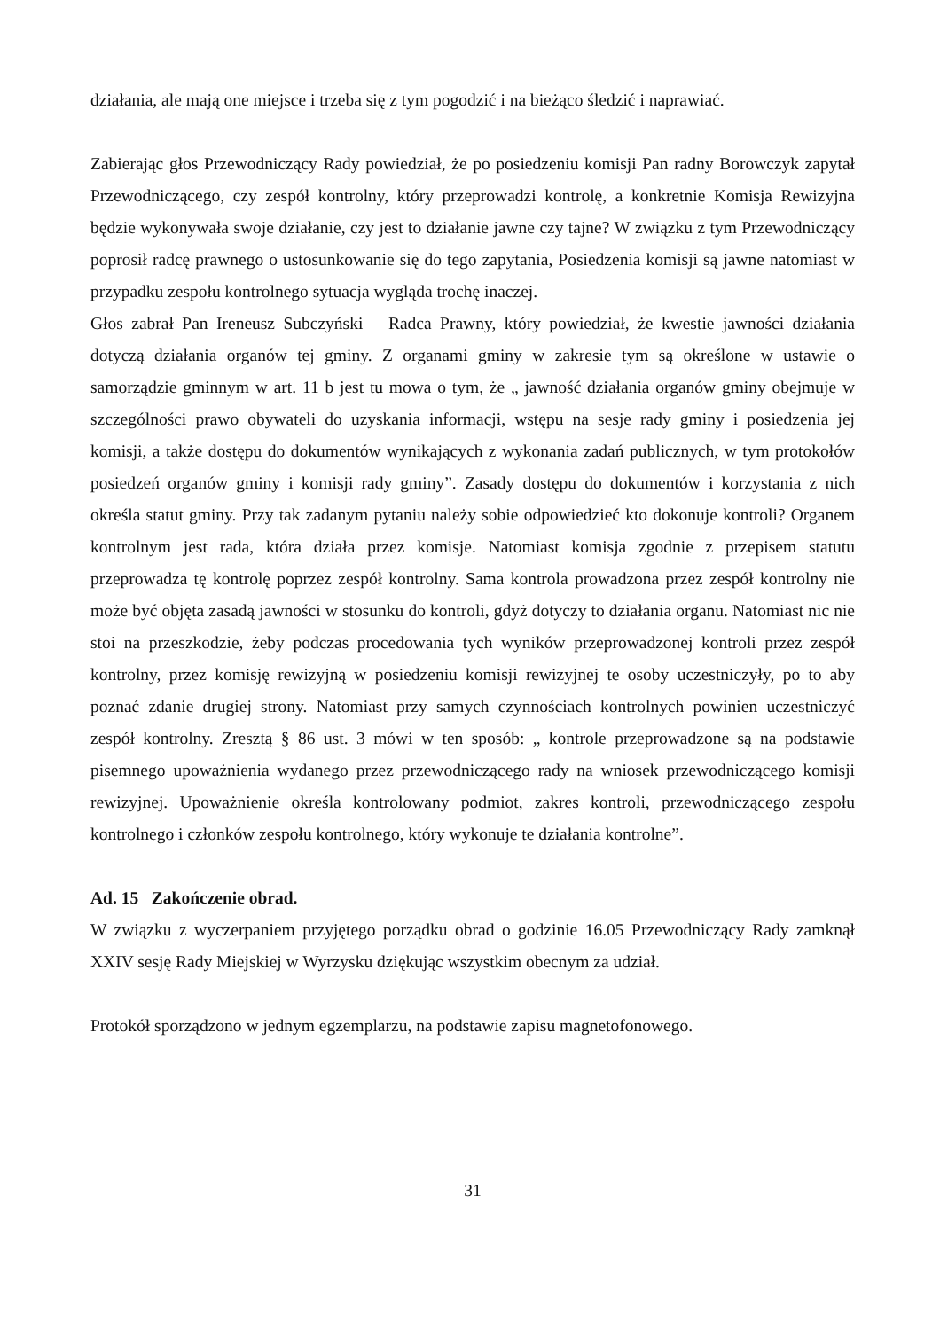działania, ale mają one miejsce i trzeba się z tym pogodzić i na bieżąco śledzić i naprawiać.
Zabierając głos Przewodniczący Rady powiedział, że po posiedzeniu komisji Pan radny Borowczyk zapytał Przewodniczącego, czy zespół kontrolny, który przeprowadzi kontrolę, a konkretnie Komisja Rewizyjna będzie wykonywała swoje działanie, czy jest to działanie jawne czy tajne? W związku z tym Przewodniczący poprosił radcę prawnego o ustosunkowanie się do tego zapytania, Posiedzenia komisji są jawne natomiast w przypadku zespołu kontrolnego sytuacja wygląda trochę inaczej.
Głos zabrał Pan Ireneusz Subczyński – Radca Prawny, który powiedział, że kwestie jawności działania dotyczą działania organów tej gminy. Z organami gminy w zakresie tym są określone w ustawie o samorządzie gminnym w art. 11 b jest tu mowa o tym, że „ jawność działania organów gminy obejmuje w szczególności prawo obywateli do uzyskania informacji, wstępu na sesje rady gminy i posiedzenia jej komisji, a także dostępu do dokumentów wynikających z wykonania zadań publicznych, w tym protokołów posiedzeń organów gminy i komisji rady gminy”. Zasady dostępu do dokumentów i korzystania z nich określa statut gminy. Przy tak zadanym pytaniu należy sobie odpowiedzieć kto dokonuje kontroli? Organem kontrolnym jest rada, która działa przez komisje. Natomiast komisja zgodnie z przepisem statutu przeprowadza tę kontrolę poprzez zespół kontrolny. Sama kontrola prowadzona przez zespół kontrolny nie może być objęta zasadą jawności w stosunku do kontroli, gdyż dotyczy to działania organu. Natomiast nic nie stoi na przeszkodzie, żeby podczas procedowania tych wyników przeprowadzonej kontroli przez zespół kontrolny, przez komisję rewizyjną w posiedzeniu komisji rewizyjnej te osoby uczestniczyły, po to aby poznać zdanie drugiej strony. Natomiast przy samych czynnościach kontrolnych powinien uczestniczyć zespół kontrolny. Zresztą § 86 ust. 3 mówi w ten sposób: „ kontrole przeprowadzone są na podstawie pisemnego upoważnienia wydanego przez przewodniczącego rady na wniosek przewodniczącego komisji rewizyjnej. Upoważnienie określa kontrolowany podmiot, zakres kontroli, przewodniczącego zespołu kontrolnego i członków zespołu kontrolnego, który wykonuje te działania kontrolne”.
Ad. 15 Zakończenie obrad.
W związku z wyczerpaniem przyjętego porządku obrad o godzinie 16.05 Przewodniczący Rady zamknął XXIV sesję Rady Miejskiej w Wyrzysku dziękując wszystkim obecnym za udział.
Protokół sporządzono w jednym egzemplarzu, na podstawie zapisu magnetofonowego.
31